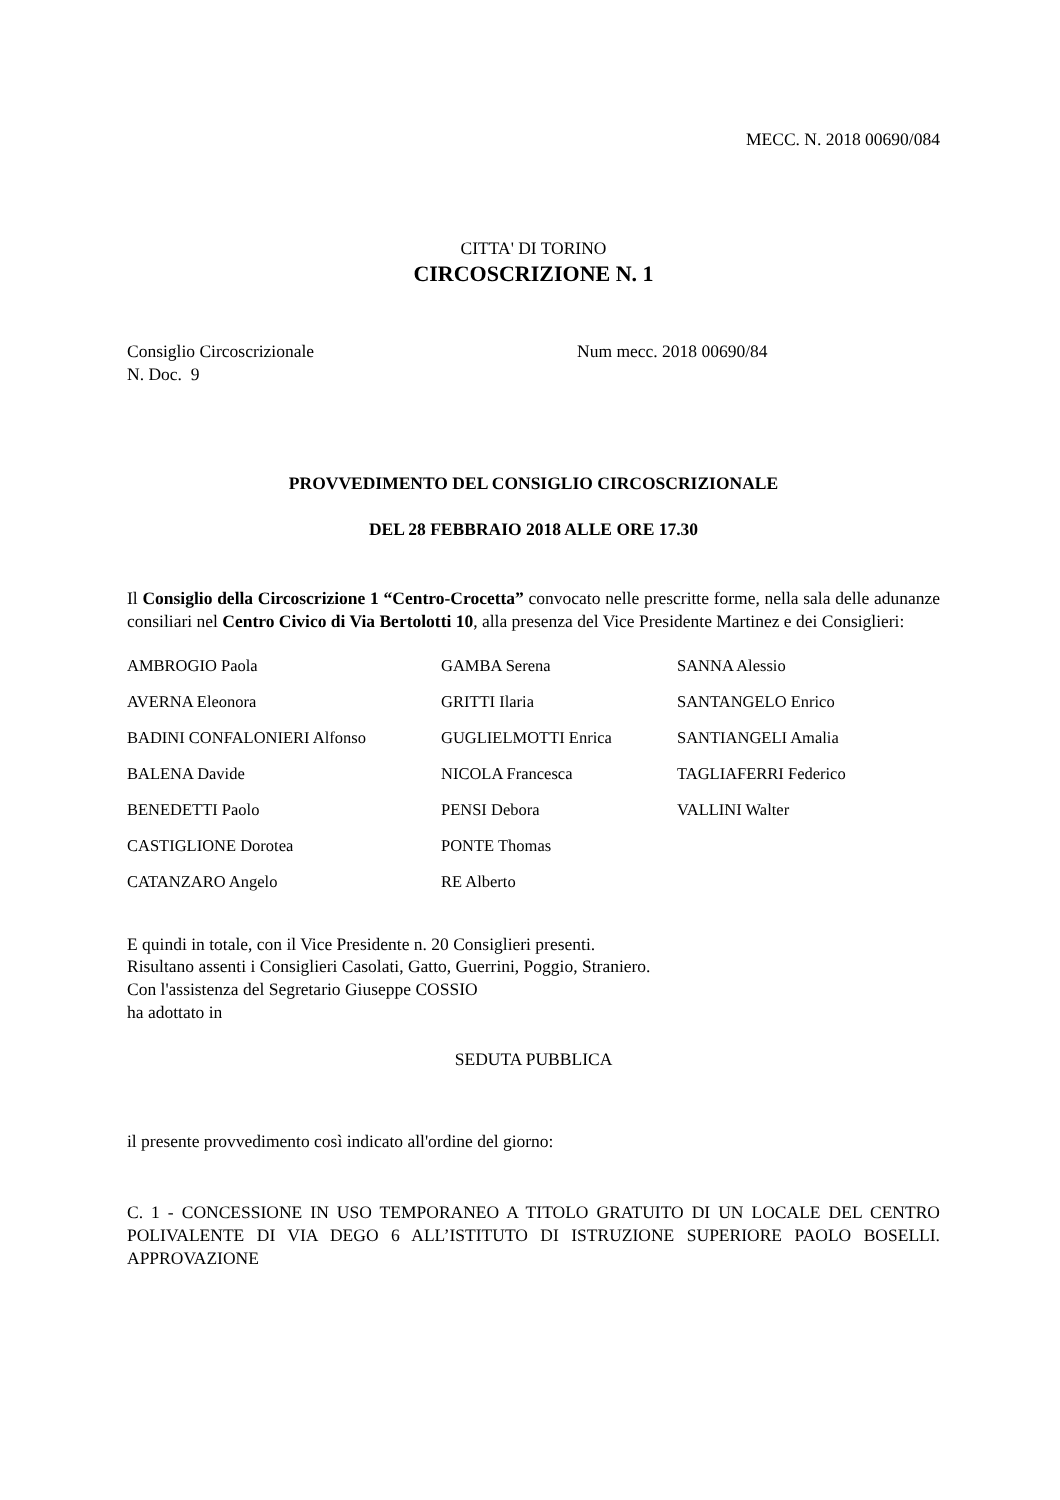MECC. N. 2018 00690/084
CITTA' DI TORINO
CIRCOSCRIZIONE N. 1
Consiglio Circoscrizionale
N. Doc. 9
Num mecc. 2018 00690/84
PROVVEDIMENTO DEL CONSIGLIO CIRCOSCRIZIONALE
DEL 28 FEBBRAIO 2018 ALLE ORE 17.30
Il Consiglio della Circoscrizione 1 “Centro-Crocetta” convocato nelle prescritte forme, nella sala delle adunanze consiliari nel Centro Civico di Via Bertolotti 10, alla presenza del Vice Presidente Martinez e dei Consiglieri:
| AMBROGIO Paola | GAMBA Serena | SANNA Alessio |
| AVERNA Eleonora | GRITTI Ilaria | SANTANGELO Enrico |
| BADINI CONFALONIERI Alfonso | GUGLIELMOTTI Enrica | SANTIANGELI Amalia |
| BALENA Davide | NICOLA Francesca | TAGLIAFERRI Federico |
| BENEDETTI Paolo | PENSI Debora | VALLINI Walter |
| CASTIGLIONE Dorotea | PONTE Thomas | |
| CATANZARO Angelo | RE Alberto | |
E quindi in totale, con il Vice Presidente n. 20 Consiglieri presenti.
Risultano assenti i Consiglieri Casolati, Gatto, Guerrini, Poggio, Straniero.
Con l'assistenza del Segretario Giuseppe COSSIO
ha adottato in
SEDUTA PUBBLICA
il presente provvedimento così indicato all'ordine del giorno:
C. 1 - CONCESSIONE IN USO TEMPORANEO A TITOLO GRATUITO DI UN LOCALE DEL CENTRO POLIVALENTE DI VIA DEGO 6 ALL’ISTITUTO DI ISTRUZIONE SUPERIORE PAOLO BOSELLI. APPROVAZIONE